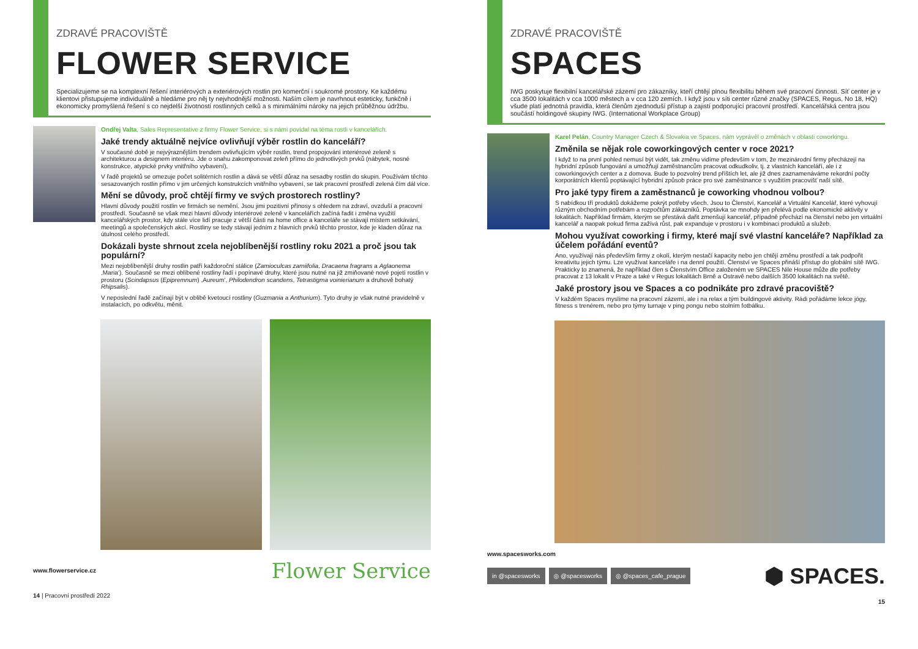ZDRAVÉ PRACOVIŠTĚ
FLOWER SERVICE
Specializujeme se na komplexní řešení interiérových a exteriérových rostlin pro komerční i soukromé prostory. Ke každému klientovi přistupujeme individuálně a hledáme pro něj ty nejvhodnější možnosti. Naším cílem je navrhnout esteticky, funkčně i ekonomicky promyšlená řešení s co nejdelší životností rostlinných celků a s minimálními nároky na jejich průběžnou údržbu.
Ondřej Valta, Sales Representative z firmy Flower Service, si s námi povídal na téma rostli v kancelářích.
Jaké trendy aktuálně nejvíce ovlivňují výběr rostlin do kanceláří?
V současné době je nejvýraznějším trendem ovlivňujícím výběr rostlin, trend propojování interiérové zeleně s architekturou a designem interiéru. Jde o snahu zakomponovat zeleň přímo do jednotlivých prvků (nábytek, nosné konstrukce, atypické prvky vnitřního vybavení).
V řadě projektů se omezuje počet solitérních rostlin a dává se větší důraz na sesadby rostlin do skupin. Používám těchto sesazovaných rostlin přímo v jim určených konstrukcích vnitřního vybavení, se tak pracovní prostředí zelená čím dál více.
Mění se důvody, proč chtějí firmy ve svých prostorech rostliny?
Hlavní důvody použití rostlin ve firmách se nemění. Jsou jimi pozitivní přínosy s ohledem na zdraví, ovzduší a pracovní prostředí. Současně se však mezi hlavní důvody interiérové zeleně v kancelářích začíná řadit i změna využití kancelářských prostor, kdy stále více lidí pracuje z větší části na home office a kanceláře se stávají místem setkávání, meetingů a společenských akcí. Rostliny se tedy stávají jedním z hlavních prvků těchto prostor, kde je kladen důraz na útulnost celého prostředí.
Dokázali byste shrnout zcela nejoblíbenější rostliny roku 2021 a proč jsou tak populární?
Mezi nejoblíbenější druhy rostlin patří každoroční stálice (Zamioculcas zamiifolia, Dracaena fragrans a Aglaonema ,Maria‘). Současně se mezi oblíbené rostliny řadí i popínavé druhy, které jsou nutné na již zmiňované nové pojetí rostlin v prostoru (Scindapsus (Epipremnum) ,Aureum‘, Philodendron scandens, Tetrastigma voinierianum a druhově bohatý Rhipsalis).
V neposlední řadě začínají být v oblibě kvetoucí rostliny (Guzmania a Anthurium). Tyto druhy je však nutné pravidelně v instalacích, po odkvětu, měnit.
www.flowerservice.cz Flower Service
14 | Pracovní prostředí 2022
ZDRAVÉ PRACOVIŠTĚ
SPACES
IWG poskytuje flexibilní kancelářské zázemí pro zákazníky, kteří chtějí plnou flexibilitu během své pracovní činnosti. Síť center je v cca 3500 lokalitách v cca 1000 městech a v cca 120 zemích. I když jsou v síti center různé značky (SPACES, Regus, No 18, HQ) všude platí jednotná pravidla, která členům zjednoduší přístup a zajistí podporující pracovní prostředí. Kancelářská centra jsou součástí holdingové skupiny IWG. (International Workplace Group)
Karel Pelán, Country Manager Czech & Slovakia ve Spaces, nám vyprávěl o změnách v oblasti coworkingu.
Změnila se nějak role coworkingových center v roce 2021?
I když to na první pohled nemusí být vidět, tak změnu vidíme především v tom, že mezinárodní firmy přecházejí na hybridní způsob fungování a umožňují zaměstnancům pracovat odkudkoliv, tj. z vlastních kanceláří, ale i z coworkingových center a z domova. Bude to pozvolný trend příštích let, ale již dnes zaznamenáváme rekordní počty korporátních klientů poptávající hybridní způsob práce pro své zaměstnance s využitím pracovišť naší sítě.
Pro jaké typy firem a zaměstnanců je coworking vhodnou volbou?
S nabídkou tří produktů dokážeme pokrýt potřeby všech. Jsou to Členství, Kancelář a Virtuální Kancelář, které vyhovují různým obchodním potřebám a rozpočtům zákazníků. Poptávka se mnohdy jen přelévá podle ekonomické aktivity v lokalitách. Například firmám, kterým se přestává dařit zmenšují kancelář, případně přechází na členství nebo jen virtuální kancelář a naopak pokud firma zažívá růst, pak expanduje v prostoru i v kombinaci produktů a služeb.
Mohou využívat coworking i firmy, které mají své vlastní kanceláře? Například za účelem pořádání eventů?
Ano, využívají nás především firmy z okolí, kterým nestačí kapacity nebo jen chtějí změnu prostředí a tak podpořit kreativitu jejich týmu. Lze využívat kanceláře i na denní použití. Členství ve Spaces přináší přístup do globální sítě IWG. Prakticky to znamená, že například člen s Členstvím Office založeném ve SPACES Nile House může dle potřeby pracovat z 13 lokalit v Praze a také v Regus lokalitách Brně a Ostravě nebo dalších 3500 lokalitách na světě.
Jaké prostory jsou ve Spaces a co podnikáte pro zdravé pracoviště?
V každém Spaces myslíme na pracovní zázemí, ale i na relax a tým buildingové aktivity. Rádi pořádáme lekce jógy, fitness s trenérem, nebo pro týmy turnaje v ping pongu nebo stolním fotbálku.
www.spacesworks.com
in @spacesworks ◎ @spacesworks ◎ @spaces_cafe_prague
⬢ SPACES.
15